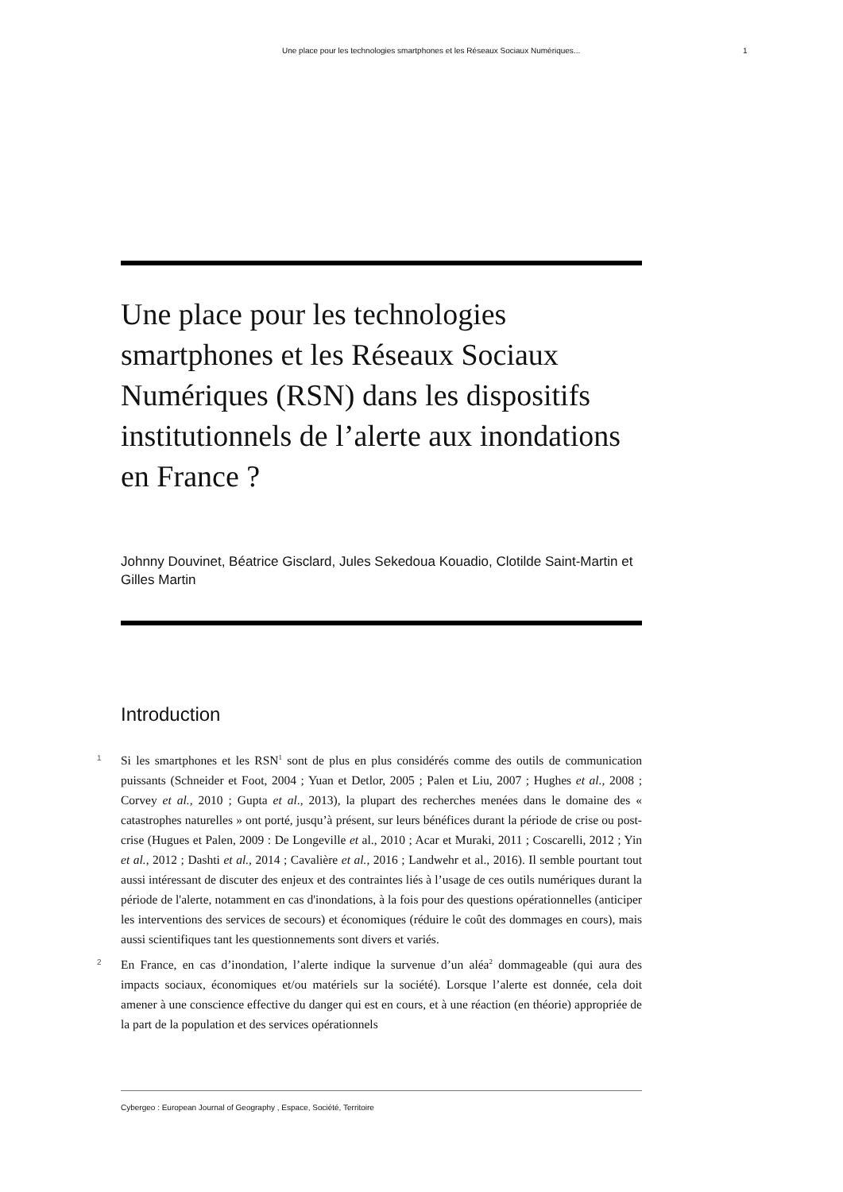Une place pour les technologies smartphones et les Réseaux Sociaux Numériques... 1
Une place pour les technologies smartphones et les Réseaux Sociaux Numériques (RSN) dans les dispositifs institutionnels de l’alerte aux inondations en France ?
Johnny Douvinet, Béatrice Gisclard, Jules Sekedoua Kouadio, Clotilde Saint-Martin et Gilles Martin
Introduction
1 Si les smartphones et les RSN<sup>1</sup> sont de plus en plus considérés comme des outils de communication puissants (Schneider et Foot, 2004 ; Yuan et Detlor, 2005 ; Palen et Liu, 2007 ; Hughes et al., 2008 ; Corvey et al., 2010 ; Gupta et al., 2013), la plupart des recherches menées dans le domaine des « catastrophes naturelles » ont porté, jusqu’à présent, sur leurs bénéfices durant la période de crise ou post-crise (Hugues et Palen, 2009 : De Longeville et al., 2010 ; Acar et Muraki, 2011 ; Coscarelli, 2012 ; Yin et al., 2012 ; Dashti et al., 2014 ; Cavalière et al., 2016 ; Landwehr et al., 2016). Il semble pourtant tout aussi intéressant de discuter des enjeux et des contraintes liés à l’usage de ces outils numériques durant la période de l'alerte, notamment en cas d'inondations, à la fois pour des questions opérationnelles (anticiper les interventions des services de secours) et économiques (réduire le coût des dommages en cours), mais aussi scientifiques tant les questionnements sont divers et variés.
2 En France, en cas d’inondation, l’alerte indique la survenue d’un aléa<sup>2</sup> dommageable (qui aura des impacts sociaux, économiques et/ou matériels sur la société). Lorsque l’alerte est donnée, cela doit amener à une conscience effective du danger qui est en cours, et à une réaction (en théorie) appropriée de la part de la population et des services opérationnels
Cybergeo : European Journal of Geography , Espace, Société, Territoire